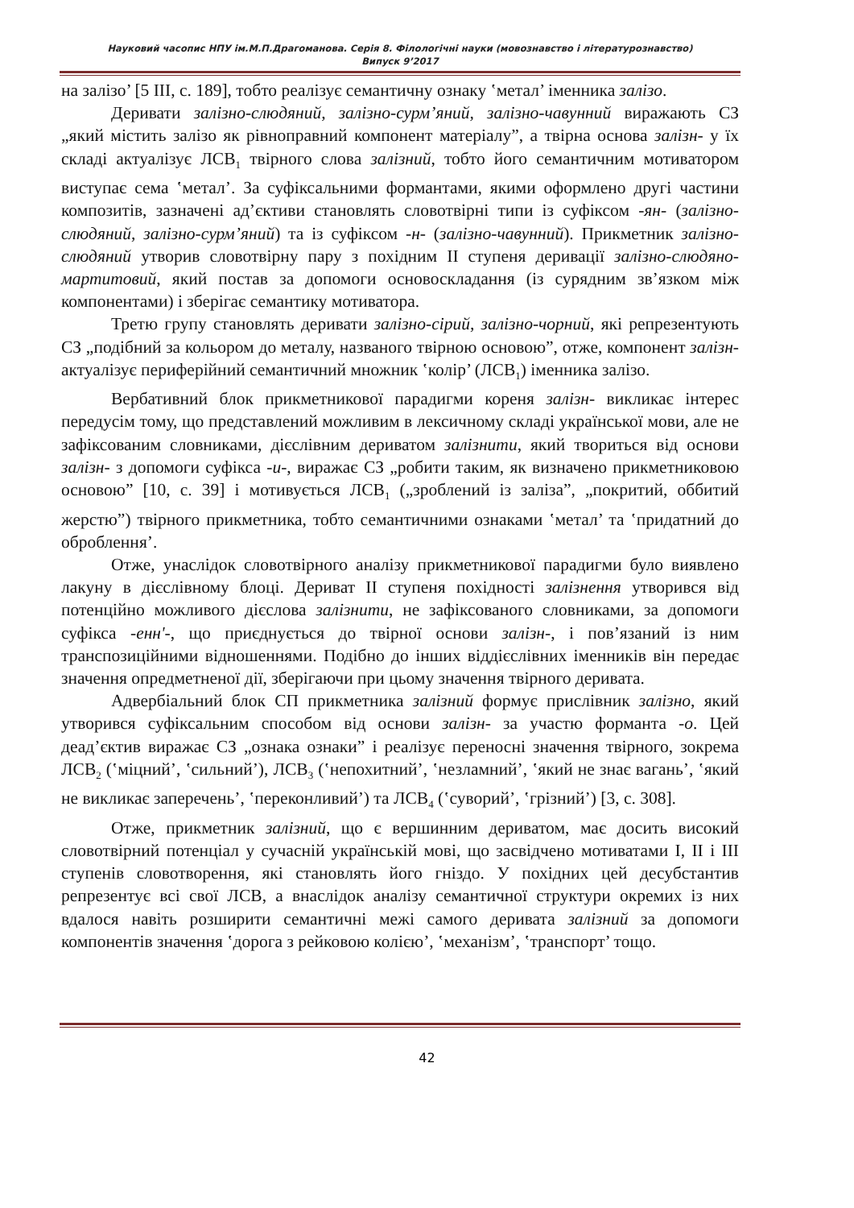Науковий часопис НПУ ім.М.П.Драгоманова. Серія 8. Філологічні науки (мовознавство і літературознавство)
Випуск 9’2017
на залізо’ [5 III, с. 189], тобто реалізує семантичну ознаку ʽметал’ іменника залізо.
Деривати залізно-слюдяний, залізно-сурм’яний, залізно-чавунний виражають СЗ „який містить залізо як рівноправний компонент матеріалу”, а твірна основа залізн- у їх складі актуалізує ЛСВ<sub>1</sub> твірного слова залізний, тобто його семантичним мотиватором виступає сема ʽметал’. За суфіксальними формантами, якими оформлено другі частини композитів, зазначені ад’єктиви становлять словотвірні типи із суфіксом -ян- (залізно-слюдяний, залізно-сурм’яний) та із суфіксом -н- (залізно-чавунний). Прикметник залізно-слюдяний утворив словотвірну пару з похідним II ступеня деривації залізно-слюдяно-мартитовий, який постав за допомоги основоскладання (із сурядним зв’язком між компонентами) і зберігає семантику мотиватора.
Третю групу становлять деривати залізно-сірий, залізно-чорний, які репрезентують СЗ „подібний за кольором до металу, названого твірною основою”, отже, компонент залізн- актуалізує периферійний семантичний множник ʽколір’ (ЛСВ<sub>1</sub>) іменника залізо.
Вербативний блок прикметникової парадигми кореня залізн- викликає інтерес передусім тому, що представлений можливим в лексичному складі української мови, але не зафіксованим словниками, дієслівним дериватом залізнити, який твориться від основи залізн- з допомоги суфікса -и-, виражає СЗ „робити таким, як визначено прикметниковою основою” [10, с. 39] і мотивується ЛСВ<sub>1</sub> („зроблений із заліза”, „покритий, оббитий жерстю”) твірного прикметника, тобто семантичними ознаками ʽметал’ та ʽпридатний до оброблення’.
Отже, унаслідок словотвірного аналізу прикметникової парадигми було виявлено лакуну в дієслівному блоці. Дериват II ступеня похідності залізнення утворився від потенційно можливого дієслова залізнити, не зафіксованого словниками, за допомоги суфікса -енн'-, що приєднується до твірної основи залізн-, і пов’язаний із ним транспозиційними відношеннями. Подібно до інших віддієслівних іменників він передає значення опредметненої дії, зберігаючи при цьому значення твірного деривата.
Адвербіальний блок СП прикметника залізний формує прислівник залізно, який утворився суфіксальним способом від основи залізн- за участю форманта -о. Цей деад’єктив виражає СЗ „ознака ознаки” і реалізує переносні значення твірного, зокрема ЛСВ<sub>2</sub> (ʽміцний’, ʽсильний’), ЛСВ<sub>3</sub> (ʽнепохитний’, ʽнезламний’, ʽякий не знає вагань’, ʽякий не викликає заперечень’, ʽпереконливий’) та ЛСВ<sub>4</sub> (ʽсуворий’, ʽгрізний’) [3, с. 308].
Отже, прикметник залізний, що є вершинним дериватом, має досить високий словотвірний потенціал у сучасній українській мові, що засвідчено мотиватами I, II і III ступенів словотворення, які становлять його гніздо. У похідних цей десубстантив репрезентує всі свої ЛСВ, а внаслідок аналізу семантичної структури окремих із них вдалося навіть розширити семантичні межі самого деривата залізний за допомоги компонентів значення ʽдорога з рейковою колією’, ʽмеханізм’, ʽтранспорт’ тощо.
42